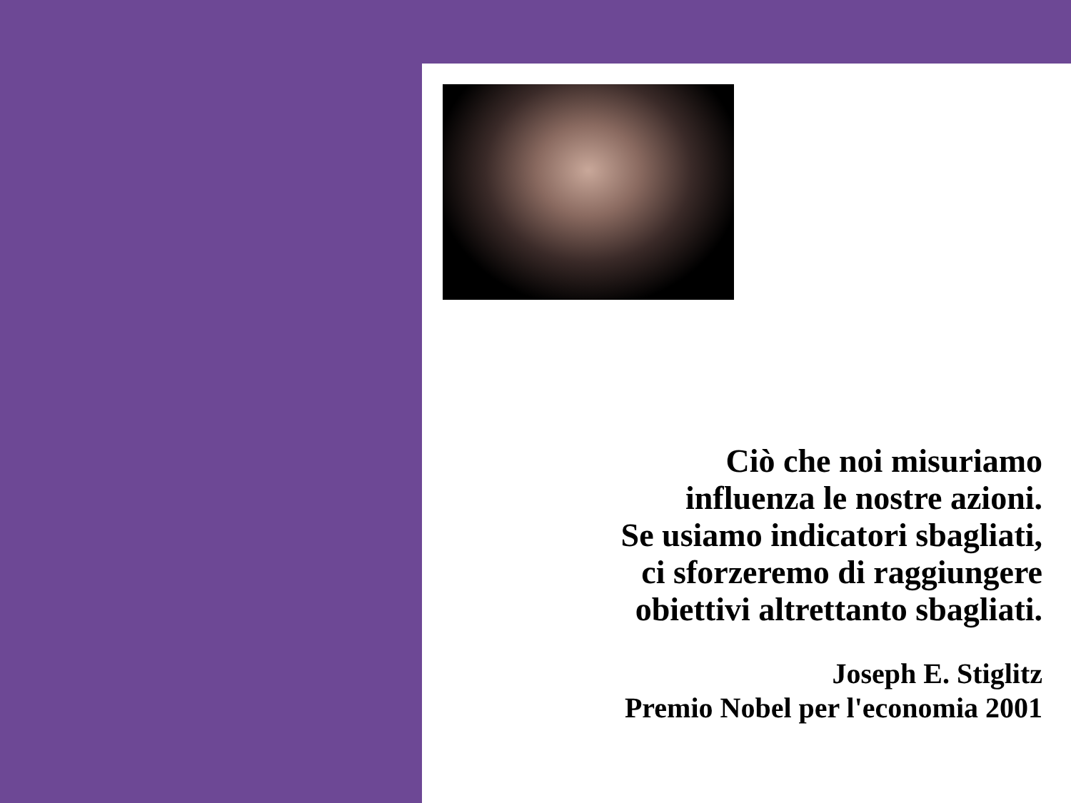Ciò che noi misuriamo
influenza le nostre azioni.
Se usiamo indicatori sbagliati,
ci sforzeremo di raggiungere
obiettivi altrettanto sbagliati.
Joseph E. Stiglitz
Premio Nobel per l'economia 2001